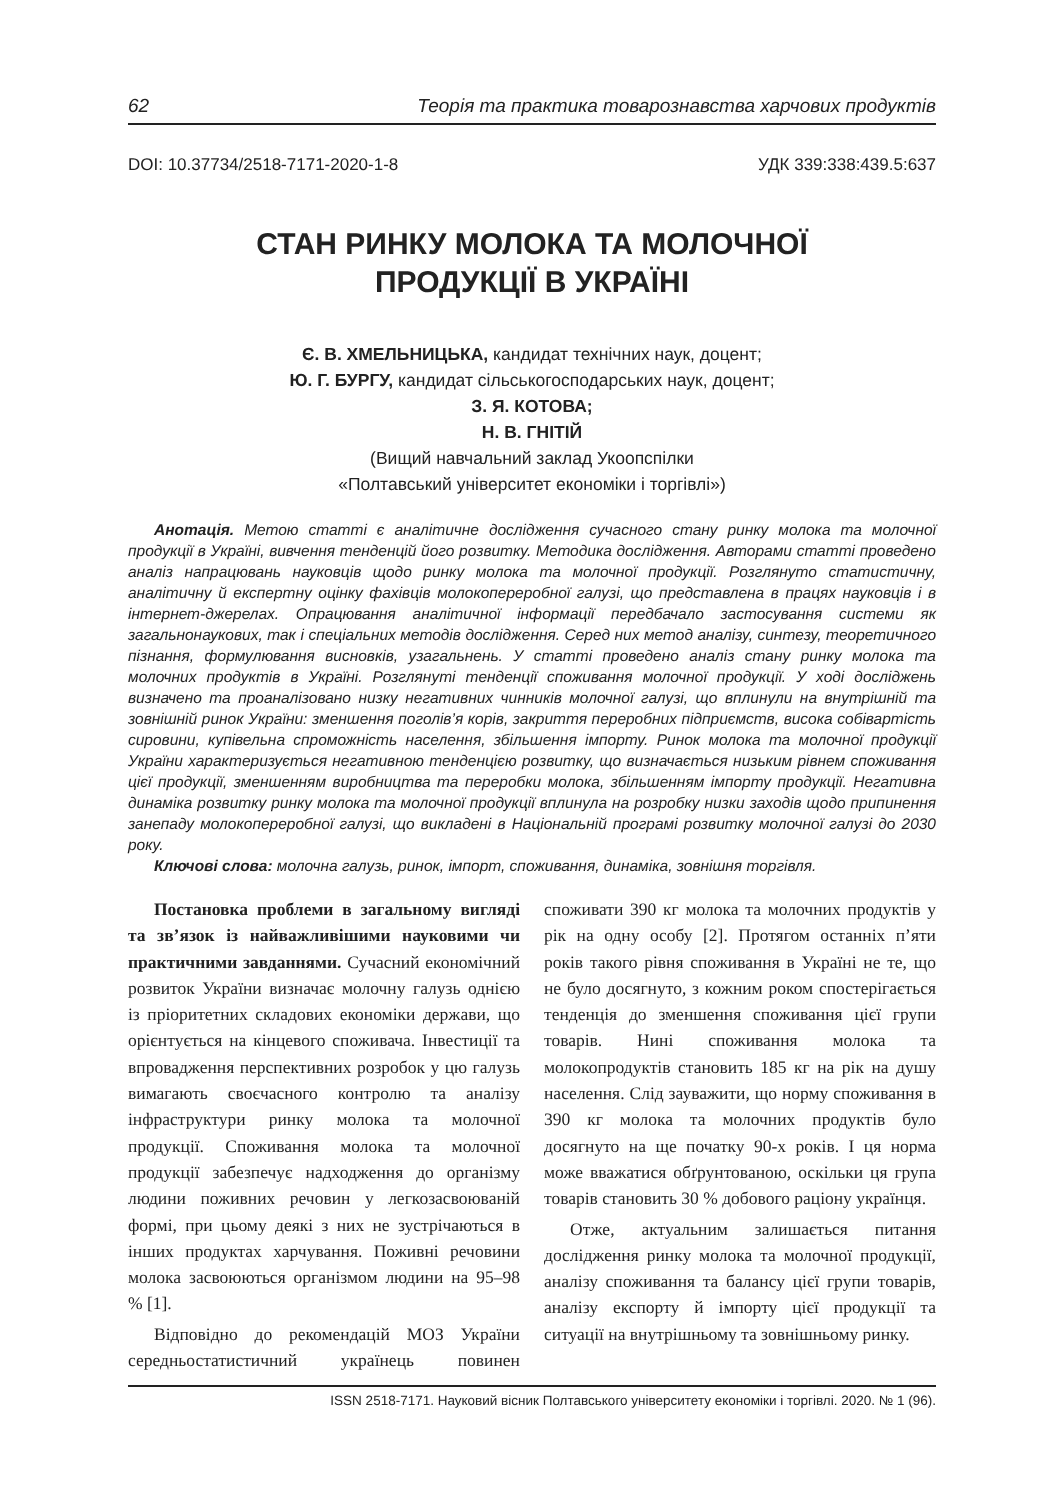62 Теорія та практика товарознавства харчових продуктів
DOI: 10.37734/2518-7171-2020-1-8 УДК 339:338:439.5:637
СТАН РИНКУ МОЛОКА ТА МОЛОЧНОЇ
ПРОДУКЦІЇ В УКРАЇНІ
Є. В. ХМЕЛЬНИЦЬКА, кандидат технічних наук, доцент;
Ю. Г. БУРГУ, кандидат сільськогосподарських наук, доцент;
З. Я. КОТОВА;
Н. В. ГНІТІЙ
(Вищий навчальний заклад Укоопспілки
«Полтавський університет економіки і торгівлі»)
Анотація. Метою статті є аналітичне дослідження сучасного стану ринку молока та молочної продукції в Україні, вивчення тенденцій його розвитку. Методика дослідження. Авторами статті проведено аналіз напрацювань науковців щодо ринку молока та молочної продукції. Розглянуто статистичну, аналітичну й експертну оцінку фахівців молокопереробної галузі, що представлена в працях науковців і в інтернет-джерелах. Опрацювання аналітичної інформації передбачало застосування системи як загальнонаукових, так і спеціальних методів дослідження. Серед них метод аналізу, синтезу, теоретичного пізнання, формулювання висновків, узагальнень. У статті проведено аналіз стану ринку молока та молочних продуктів в Україні. Розглянуті тенденції споживання молочної продукції. У ході досліджень визначено та проаналізовано низку негативних чинників молочної галузі, що вплинули на внутрішній та зовнішній ринок України: зменшення поголів’я корів, закриття переробних підприємств, висока собівартість сировини, купівельна спроможність населення, збільшення імпорту. Ринок молока та молочної продукції України характеризується негативною тенденцією розвитку, що визначається низьким рівнем споживання цієї продукції, зменшенням виробництва та переробки молока, збільшенням імпорту продукції. Негативна динаміка розвитку ринку молока та молочної продукції вплинула на розробку низки заходів щодо припинення занепаду молокопереробної галузі, що викладені в Національній програмі розвитку молочної галузі до 2030 року.
Ключові слова: молочна галузь, ринок, імпорт, споживання, динаміка, зовнішня торгівля.
Постановка проблеми в загальному вигляді та зв’язок із найважливішими науковими чи практичними завданнями. Сучасний економічний розвиток України визначає молочну галузь однією із пріоритетних складових економіки держави, що орієнтується на кінцевого споживача. Інвестиції та впровадження перспективних розробок у цю галузь вимагають своєчасного контролю та аналізу інфраструктури ринку молока та молочної продукції. Споживання молока та молочної продукції забезпечує надходження до організму людини поживних речовин у легкозасвоюваній формі, при цьому деякі з них не зустрічаються в інших продуктах харчування. Поживні речовини молока засвоюються організмом людини на 95–98 % [1].
Відповідно до рекомендацій МОЗ України середньостатистичний українець повинен споживати 390 кг молока та молочних продуктів у рік на одну особу [2]. Протягом останніх п’яти років такого рівня споживання в Україні не те, що не було досягнуто, з кожним роком спостерігається тенденція до зменшення споживання цієї групи товарів. Нині споживання молока та молокопродуктів становить 185 кг на рік на душу населення. Слід зауважити, що норму споживання в 390 кг молока та молочних продуктів було досягнуто на ще початку 90-х років. І ця норма може вважатися обґрунтованою, оскільки ця група товарів становить 30 % добового раціону українця.
Отже, актуальним залишається питання дослідження ринку молока та молочної продукції, аналізу споживання та балансу цієї групи товарів, аналізу експорту й імпорту цієї продукції та ситуації на внутрішньому та зовнішньому ринку.
ISSN 2518-7171. Науковий вісник Полтавського університету економіки і торгівлі. 2020. № 1 (96).